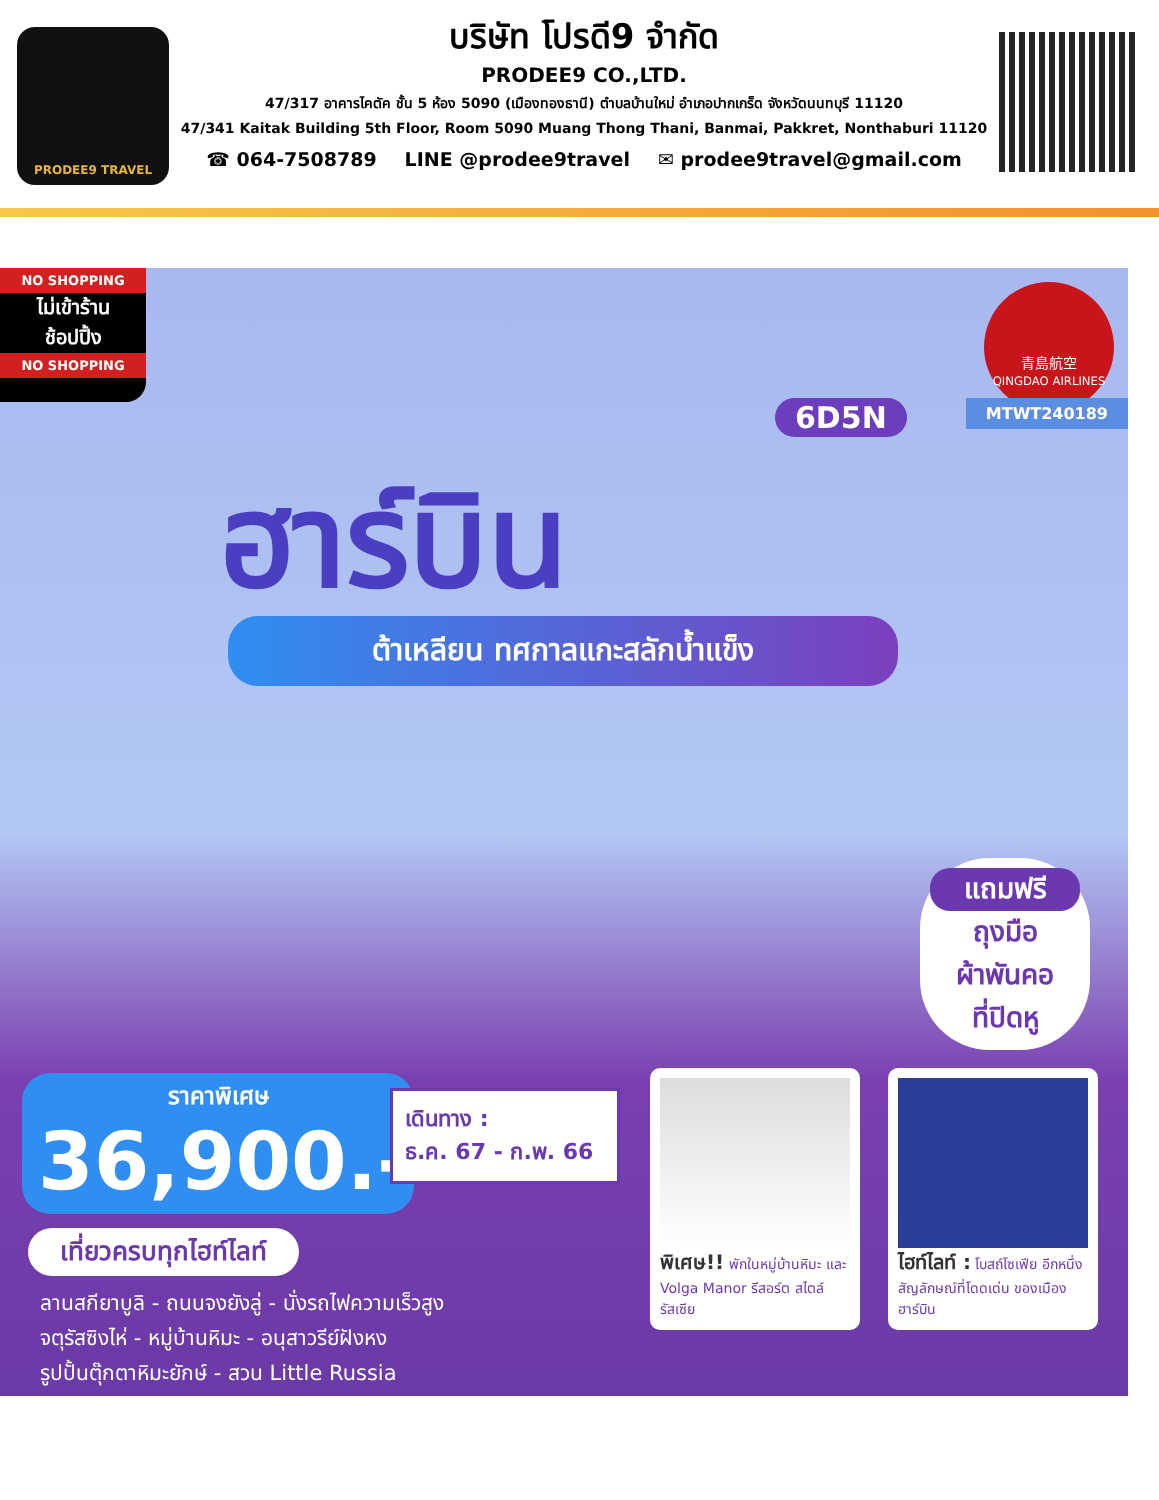PRODEE9 TRAVEL
บริษัท โปรดี9 จำกัด
PRODEE9 CO.,LTD.
47/317 อาคารไคตัค ชั้น 5 ห้อง 5090 (เมืองทองธานี) ตำบลบ้านใหม่ อำเภอปากเกร็ด จังหวัดนนทบุรี 11120
47/341 Kaitak Building 5th Floor, Room 5090 Muang Thong Thani, Banmai, Pakkret, Nonthaburi 11120
☎ 064-7508789 LINE @prodee9travel ✉ prodee9travel@gmail.com
NO SHOPPING
ไม่เข้าร้าน
ช้อปปิ้ง
NO SHOPPING
青島航空
QINGDAO AIRLINES
MTWT240189 6D5N
ฮาร์บิน
ต้าเหลียน ทศกาลแกะสลักน้ำแข็ง
แถมฟรี
ถุงมือ
ผ้าพันคอ
ที่ปิดหู
ราคาพิเศษ
36,900.-
เดินทาง :
ธ.ค. 67 - ก.พ. 66
เที่ยวครบทุกไฮท์ไลท์
ลานสกียาบูลิ - ถนนจงยังลู่ - นั่งรถไฟความเร็วสูง
จตุรัสซิงไห่ - หมู่บ้านหิมะ - อนุสาวรีย์ฝังหง
รูปปั้นตุ๊กตาหิมะยักษ์ - สวน Little Russia
พิเศษ!! พักในหมู่บ้านหิมะ และ Volga Manor รีสอร์ต สไตล์รัสเซีย
ไฮท์ไลท์ : โบสถ์โซเฟีย อีกหนึ่งสัญลักษณ์ที่โดดเด่น ของเมืองฮาร์บิน